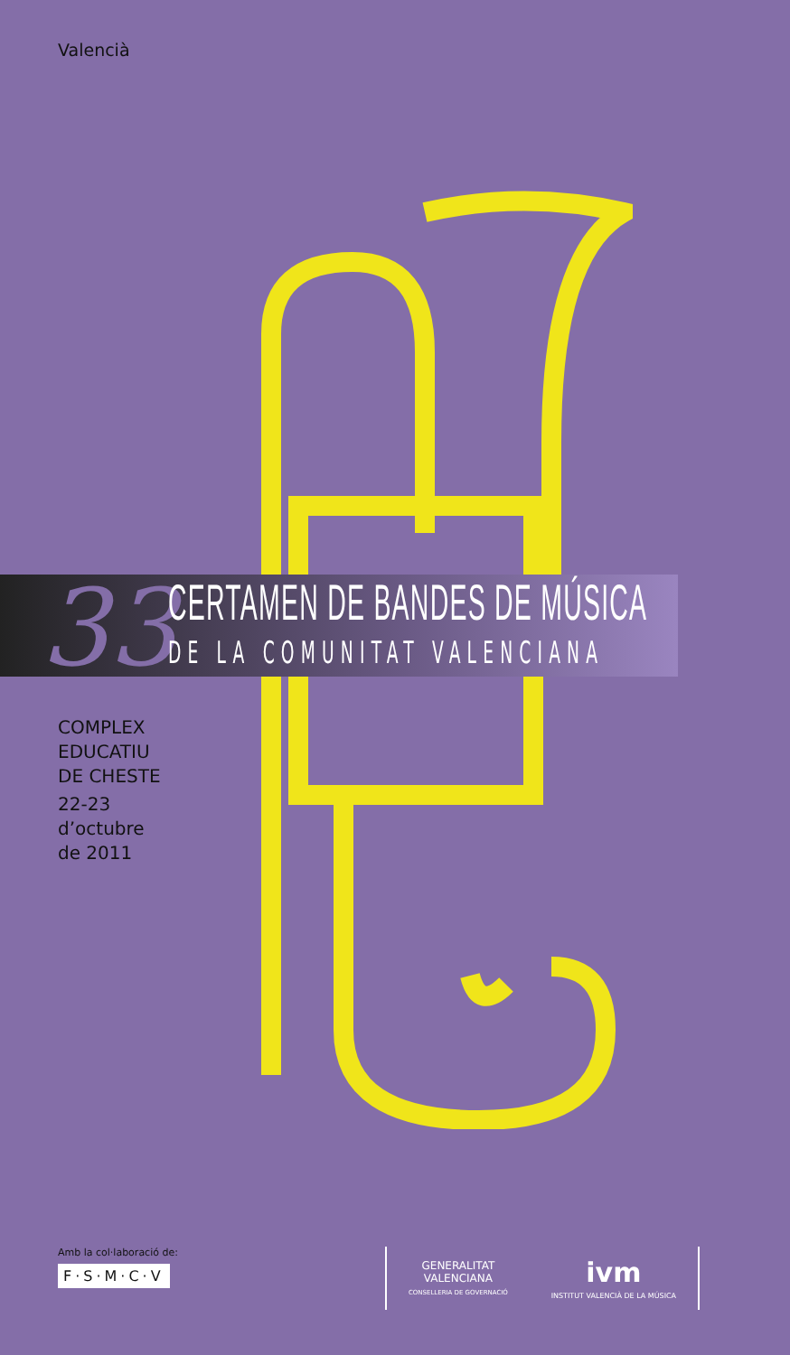Valencià
33 CERTAMEN DE BANDES DE MÚSICA
DE LA COMUNITAT VALENCIANA
COMPLEX
EDUCATIU
DE CHESTE
22-23
d’octubre
de 2011
Amb la col·laboració de:
F·S·M·C·V
GENERALITAT
VALENCIANA
CONSELLERIA DE GOVERNACIÓ
ivm
INSTITUT VALENCIÀ DE LA MÚSICA